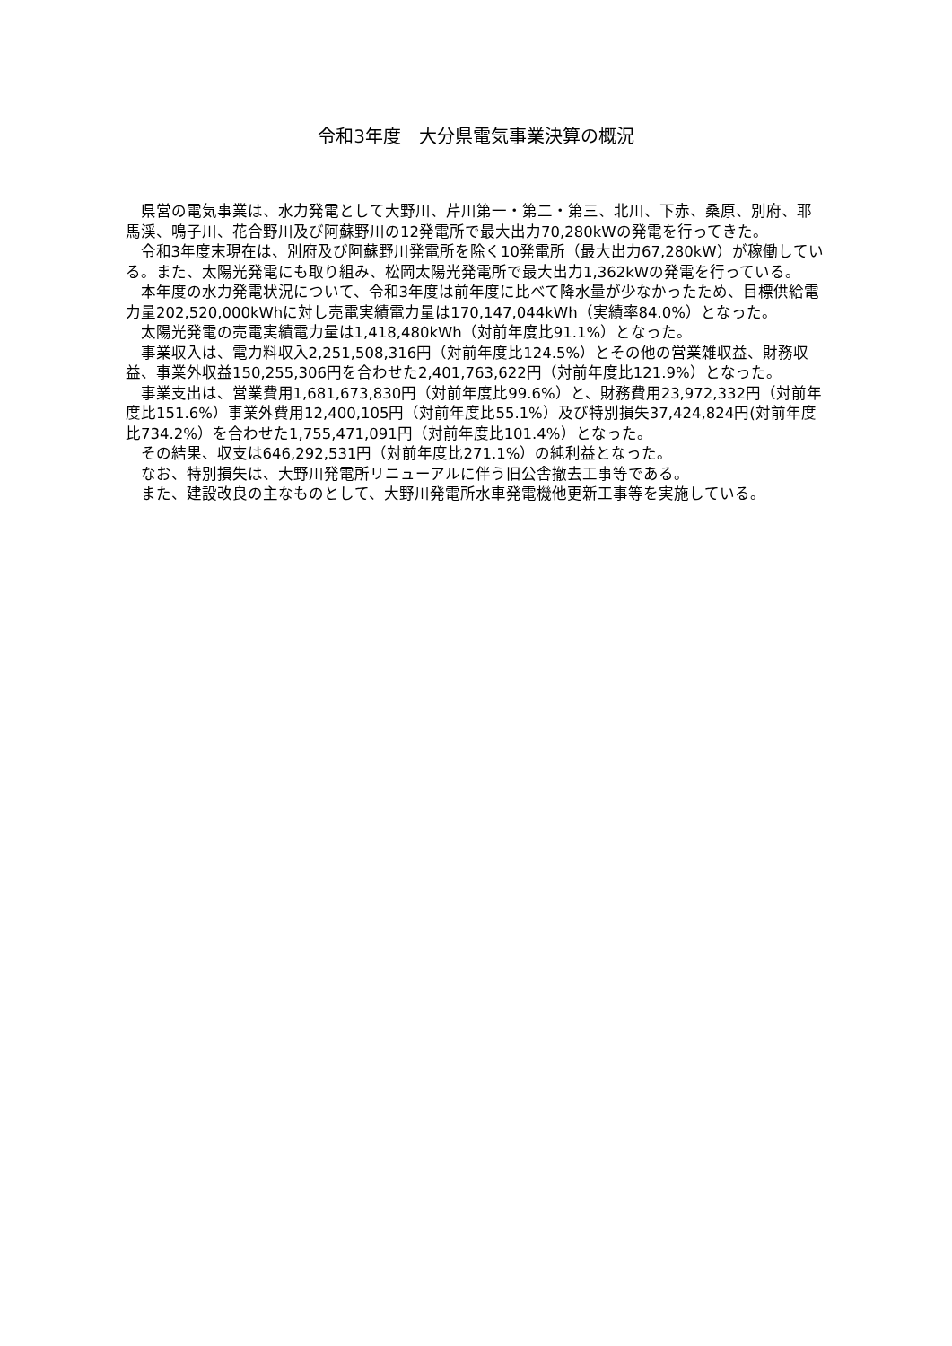令和3年度　大分県電気事業決算の概況
県営の電気事業は、水力発電として大野川、芹川第一・第二・第三、北川、下赤、桑原、別府、耶馬渓、鳴子川、花合野川及び阿蘇野川の12発電所で最大出力70,280kWの発電を行ってきた。
令和3年度末現在は、別府及び阿蘇野川発電所を除く10発電所（最大出力67,280kW）が稼働している。また、太陽光発電にも取り組み、松岡太陽光発電所で最大出力1,362kWの発電を行っている。
本年度の水力発電状況について、令和3年度は前年度に比べて降水量が少なかったため、目標供給電力量202,520,000kWhに対し売電実績電力量は170,147,044kWh（実績率84.0%）となった。
太陽光発電の売電実績電力量は1,418,480kWh（対前年度比91.1%）となった。
事業収入は、電力料収入2,251,508,316円（対前年度比124.5%）とその他の営業雑収益、財務収益、事業外収益150,255,306円を合わせた2,401,763,622円（対前年度比121.9%）となった。
事業支出は、営業費用1,681,673,830円（対前年度比99.6%）と、財務費用23,972,332円（対前年度比151.6%）事業外費用12,400,105円（対前年度比55.1%）及び特別損失37,424,824円(対前年度比734.2%）を合わせた1,755,471,091円（対前年度比101.4%）となった。
その結果、収支は646,292,531円（対前年度比271.1%）の純利益となった。
なお、特別損失は、大野川発電所リニューアルに伴う旧公舎撤去工事等である。
また、建設改良の主なものとして、大野川発電所水車発電機他更新工事等を実施している。